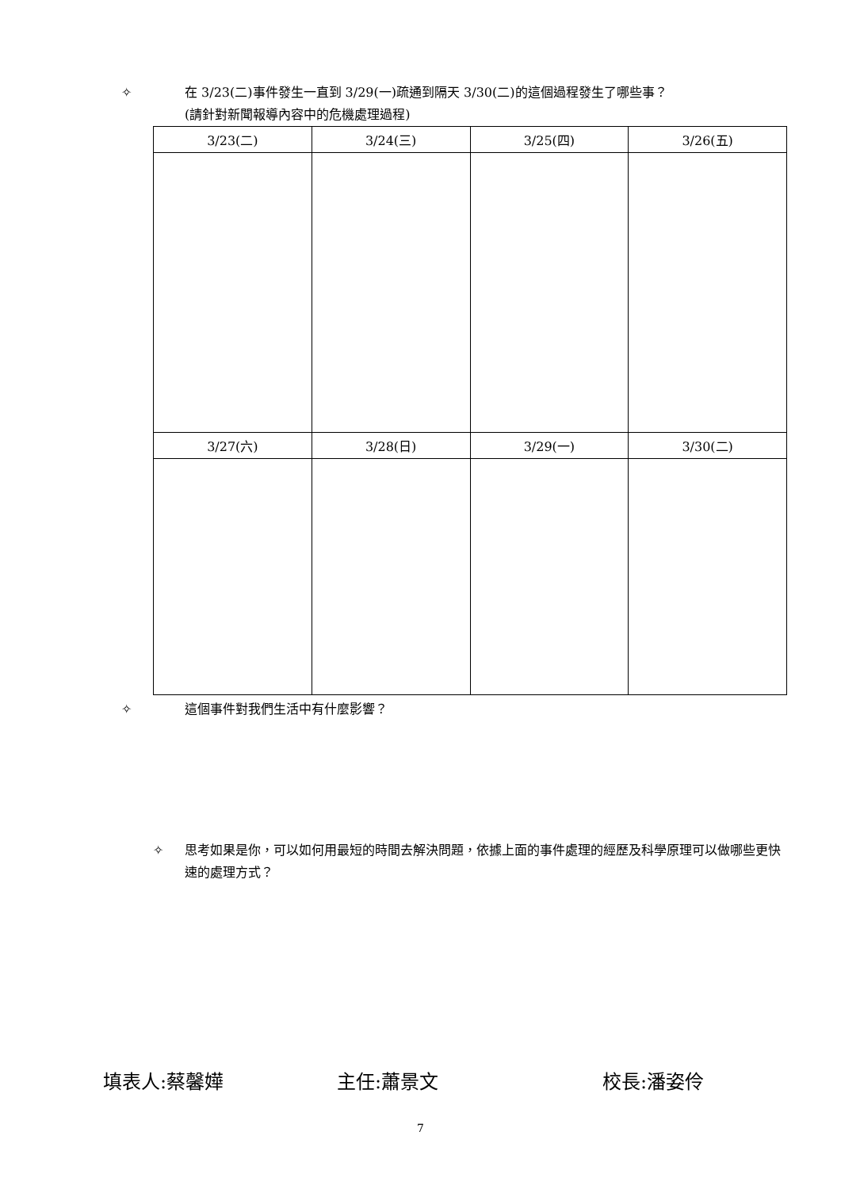✧ 在 3/23(二)事件發生一直到 3/29(一)疏通到隔天 3/30(二)的這個過程發生了哪些事？
(請針對新聞報導內容中的危機處理過程)
| 3/23(二) | 3/24(三) | 3/25(四) | 3/26(五) |
| --- | --- | --- | --- |
| 3/27(六) | 3/28(日) | 3/29(一) | 3/30(二) |
✧ 這個事件對我們生活中有什麼影響？
✧ 思考如果是你，可以如何用最短的時間去解決問題，依據上面的事件處理的經歷及科學原理可以做哪些更快速的處理方式？
填表人:蔡馨嬅 主任:蕭景文 校長:潘姿伶
7